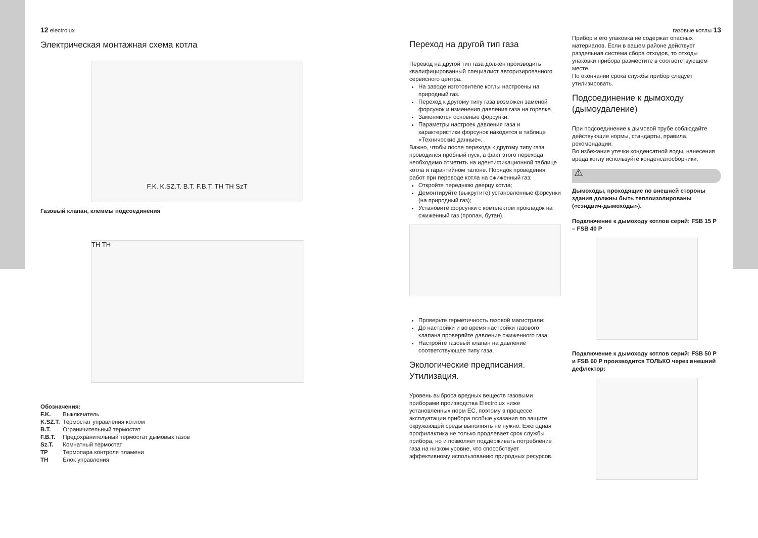12 electrolux
Электрическая монтажная схема котла
F.K. K.SZ.T. B.T. F.B.T. TH TH SzT
Газовый клапан, клеммы подсоединения
TH TH
Обозначения:
| F.K. | Выключатель |
| K.SZ.T. | Термостат управления котлом |
| B.T. | Ограничительный термостат |
| F.B.T. | Предохранительный термостат дымовых газов |
| Sz.T. | Комнатный термостат |
| TP | Термопара контроля пламени |
| TH | Блок управления |
Переход на другой тип газа
Перевод на другой тип газа должен производить квалифицированный специалист авторизированного сервисного центра.
На заводе изготовителе котлы настроены на природный газ.
Переход к другому типу газа возможен заменой форсунок и изменения давления газа на горелке.
Заменяются основные форсунки.
Параметры настроек давления газа и характеристики форсунок находятся в таблице «Технические данные».
Важно, чтобы после перехода к другому типу газа проводился пробный пуск, а факт этого перехода необходимо отметить на идентификационной таблице котла и гарантийном талоне. Порядок проведения работ при переводе котла на сжиженный газ:
Откройте переднюю дверцу котла;
Демонтируйте (выкрутите) установленные форсунки (на природный газ);
Установите форсунки с комплектом прокладок на сжиженный газ (пропан, бутан).
Проверьте герметичность газовой магистрали;
До настройки и во время настройки газового клапана проверяйте давление сжиженного газа.
Настройте газовый клапан на давление соответствующее типу газа.
Экологические предписания. Утилизация.
Уровень выброса вредных веществ газовыми приборами производства Electrolux ниже установленных норм ЕС, поэтому в процессе эксплуатации прибора особые указания по защите окружающей среды выполнять не нужно. Ежегодная профилактика не только продлевает срок службы прибора, но и позволяет поддерживать потребление газа на низком уровне, что способствует эффективному использованию природных ресурсов.
газовые котлы 13
Прибор и его упаковка не содержат опасных материалов. Если в вашем районе действует раздельная система сбора отходов, то отходы упаковки прибора разместите в соответствующем месте.
По окончании срока службы прибор следует утилизировать.
Подсоединение к дымоходу (дымоудаление)
При подсоединение к дымовой трубе соблюдайте действующие нормы, стандарты, правила, рекомендации.
Во избежание утечки конденсатной воды, нанесения вреда котлу используйте конденсатосборники.
⚠
Дымоходы, проходящие по внешней стороны здания должны быть теплоизолированы («сэндвич-дымоходы»).
Подключение к дымоходу котлов серий: FSB 15 P – FSB 40 P
Подключение к дымоходу котлов серий: FSB 50 P и FSB 60 P производится ТОЛЬКО через внешний дефлектор: